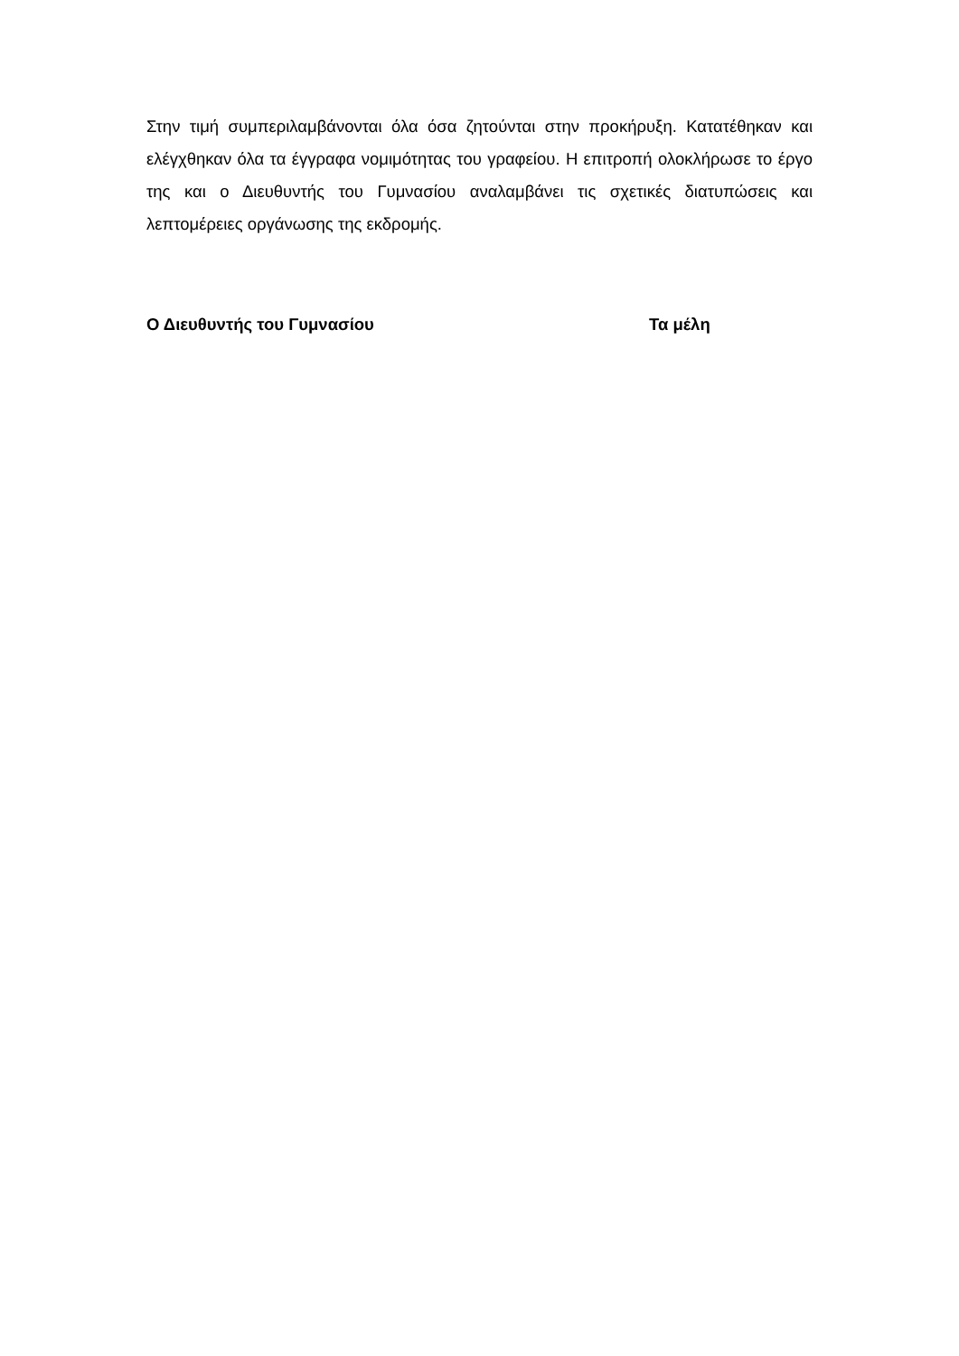Στην τιμή συμπεριλαμβάνονται όλα όσα ζητούνται στην προκήρυξη. Κατατέθηκαν και ελέγχθηκαν όλα τα έγγραφα νομιμότητας του γραφείου. Η επιτροπή ολοκλήρωσε το έργο της και ο Διευθυντής του Γυμνασίου αναλαμβάνει τις σχετικές διατυπώσεις και λεπτομέρειες οργάνωσης της εκδρομής.
Ο Διευθυντής του Γυμνασίου Τα μέλη